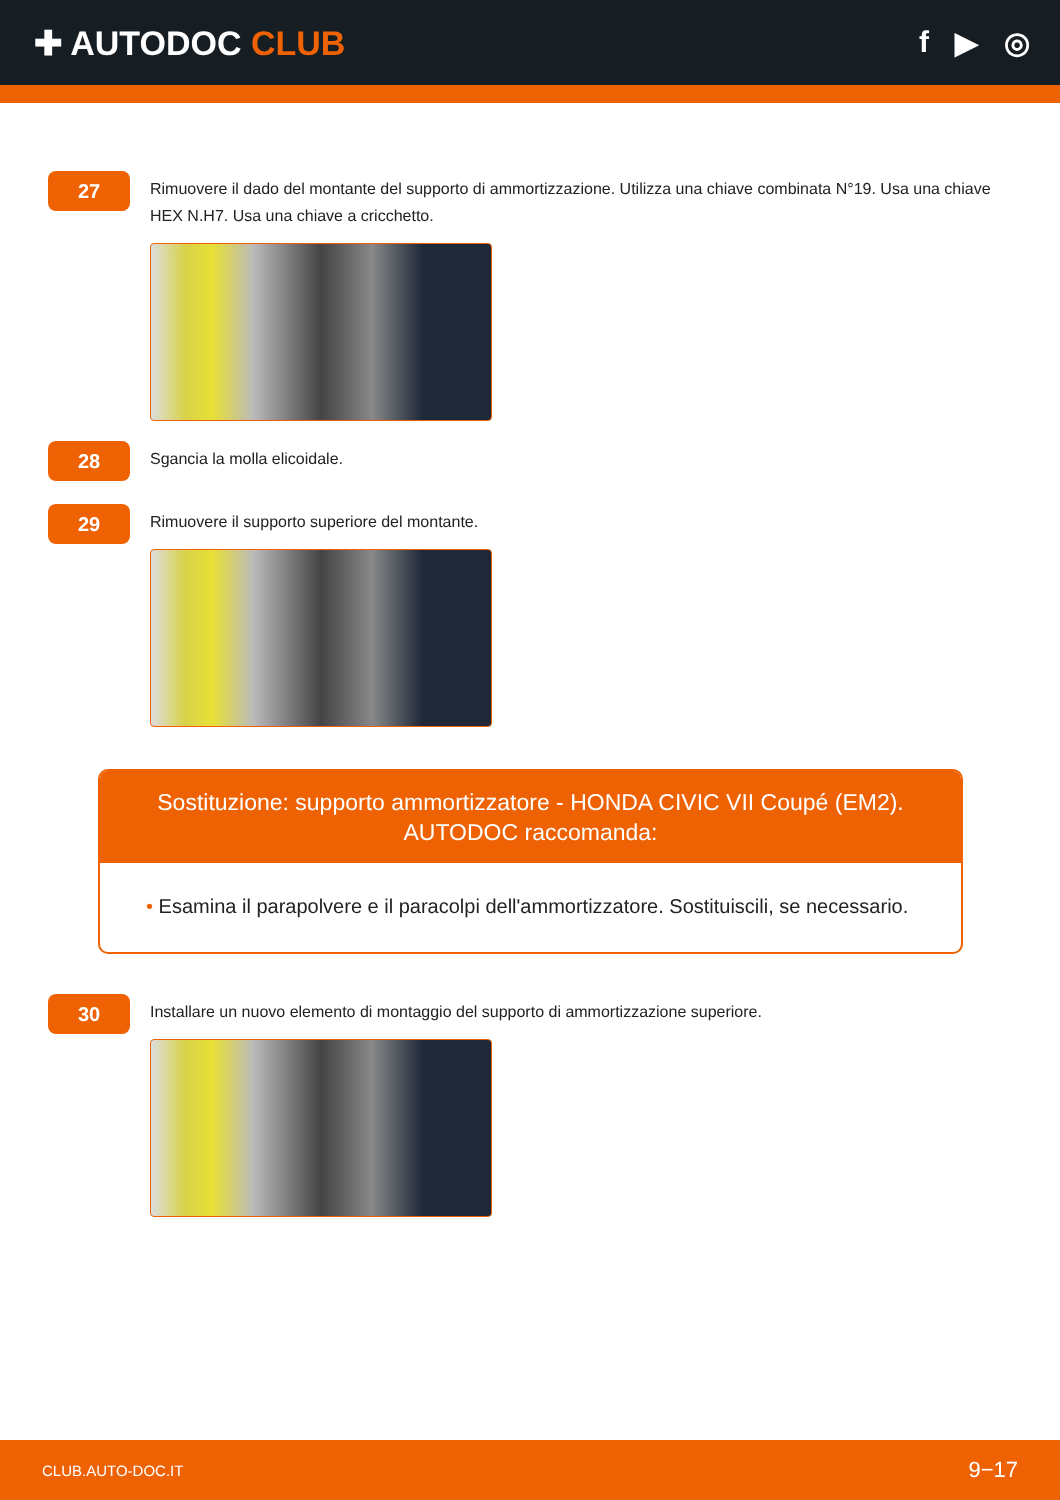✚ AUTODOC CLUB f ▶ ◎
27
Rimuovere il dado del montante del supporto di ammortizzazione. Utilizza una chiave combinata N°19. Usa una chiave HEX N.H7. Usa una chiave a cricchetto.
28
Sgancia la molla elicoidale.
29
Rimuovere il supporto superiore del montante.
Sostituzione: supporto ammortizzatore - HONDA CIVIC VII Coupé (EM2).
AUTODOC raccomanda:
• Esamina il parapolvere e il paracolpi dell'ammortizzatore. Sostituiscili, se necessario.
30
Installare un nuovo elemento di montaggio del supporto di ammortizzazione superiore.
CLUB.AUTO-DOC.IT 9−17